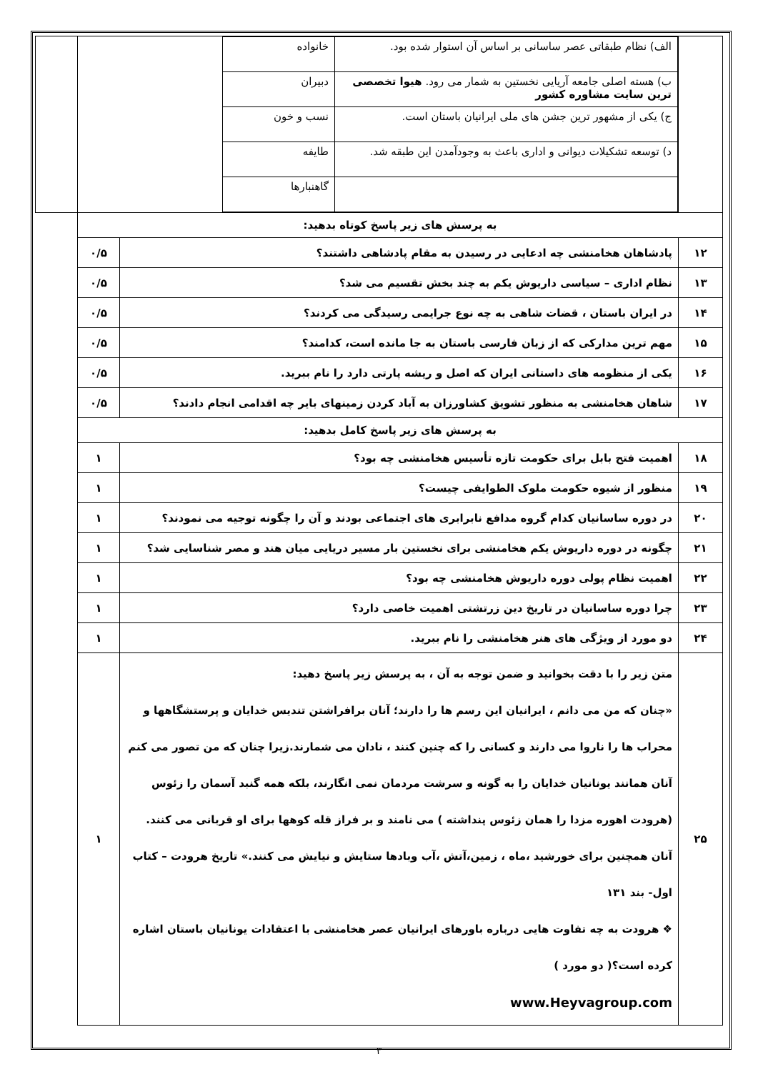| | / الف) نظام طبقاتی عصر ساسانی بر اساس آن استوار شده بود. / خانواده / / ب) هسته اصلی جامعه آریایی نخستین به شمار می رود. هیوا تخصصی ترین سایت مشاوره کشور / دبیران / / ج) یکی از مشهور ترین جشن های ملی ایرانیان باستان است. / نسب و خون / / د) توسعه تشکیلات دیوانی و اداری باعث به وجودآمدن این طبقه شد. / طایفه / / / گاهنبارها / | | |
| به پرسش های زیر پاسخ کوتاه بدهید: | | | |
| ۱۲ | پادشاهان هخامنشی چه ادعایی در رسیدن به مقام پادشاهی داشتند؟ | ۰/۵ | |
| ۱۳ | نظام اداری – سیاسی داریوش یکم به چند بخش تقسیم می شد؟ | ۰/۵ | |
| ۱۴ | در ایران باستان ، قضات شاهی به چه نوع جرایمی رسیدگی می کردند؟ | ۰/۵ | |
| ۱۵ | مهم ترین مدارکی که از زبان فارسی باستان به جا مانده است، کدامند؟ | ۰/۵ | |
| ۱۶ | یکی از منظومه های داستانی ایران که اصل و ریشه پارتی دارد را نام ببرید. | ۰/۵ | |
| ۱۷ | شاهان هخامنشی به منظور تشویق کشاورزان به آباد کردن زمینهای بایر چه اقدامی انجام دادند؟ | ۰/۵ | |
| به پرسش های زیر پاسخ کامل بدهید: | | | |
| ۱۸ | اهمیت فتح بابل برای حکومت تازه تأسیس هخامنشی چه بود؟ | ۱ | |
| ۱۹ | منظور از شیوه حکومت ملوک الطوایفی چیست؟ | ۱ | |
| ۲۰ | در دوره ساسانیان کدام گروه مدافع نابرابری های اجتماعی بودند و آن را چگونه توجیه می نمودند؟ | ۱ | |
| ۲۱ | چگونه در دوره داریوش یکم هخامنشی برای نخستین بار مسیر دریایی میان هند و مصر شناسایی شد؟ | ۱ | |
| ۲۲ | اهمیت نظام پولی دوره داریوش هخامنشی چه بود؟ | ۱ | |
| ۲۳ | چرا دوره ساسانیان در تاریخ دین زرتشتی اهمیت خاصی دارد؟ | ۱ | |
| ۲۴ | دو مورد از ویژگی های هنر هخامنشی را نام ببرید. | ۱ | |
| ۲۵ | متن زیر را با دقت بخوانید و ضمن توجه به آن ، به پرسش زیر پاسخ دهید: «چنان که من می دانم ، ایرانیان این رسم ها را دارند؛ آنان برافراشتن تندیس خدایان و پرستشگاهها و محراب ها را ناروا می دارند و کسانی را که چنین کنند ، نادان می شمارند.زیرا چنان که من تصور می کنم آنان همانند یونانیان خدایان را به گونه و سرشت مردمان نمی انگارند، بلکه همه گنبد آسمان را زئوس (هرودت اهوره مزدا را همان زئوس پنداشته ) می نامند و بر فراز قله کوهها برای او قربانی می کنند. آنان همچنین برای خورشید ،ماه ، زمین،آتش ،آب وبادها ستایش و نیایش می کنند.» تاریخ هرودت – کتاب اول- بند ۱۳۱ ❖ هرودت به چه تفاوت هایی درباره باورهای ایرانیان عصر هخامنشی با اعتقادات یونانیان باستان اشاره کرده است؟( دو مورد ) www.Heyvagroup.com | ۱ | |
۳